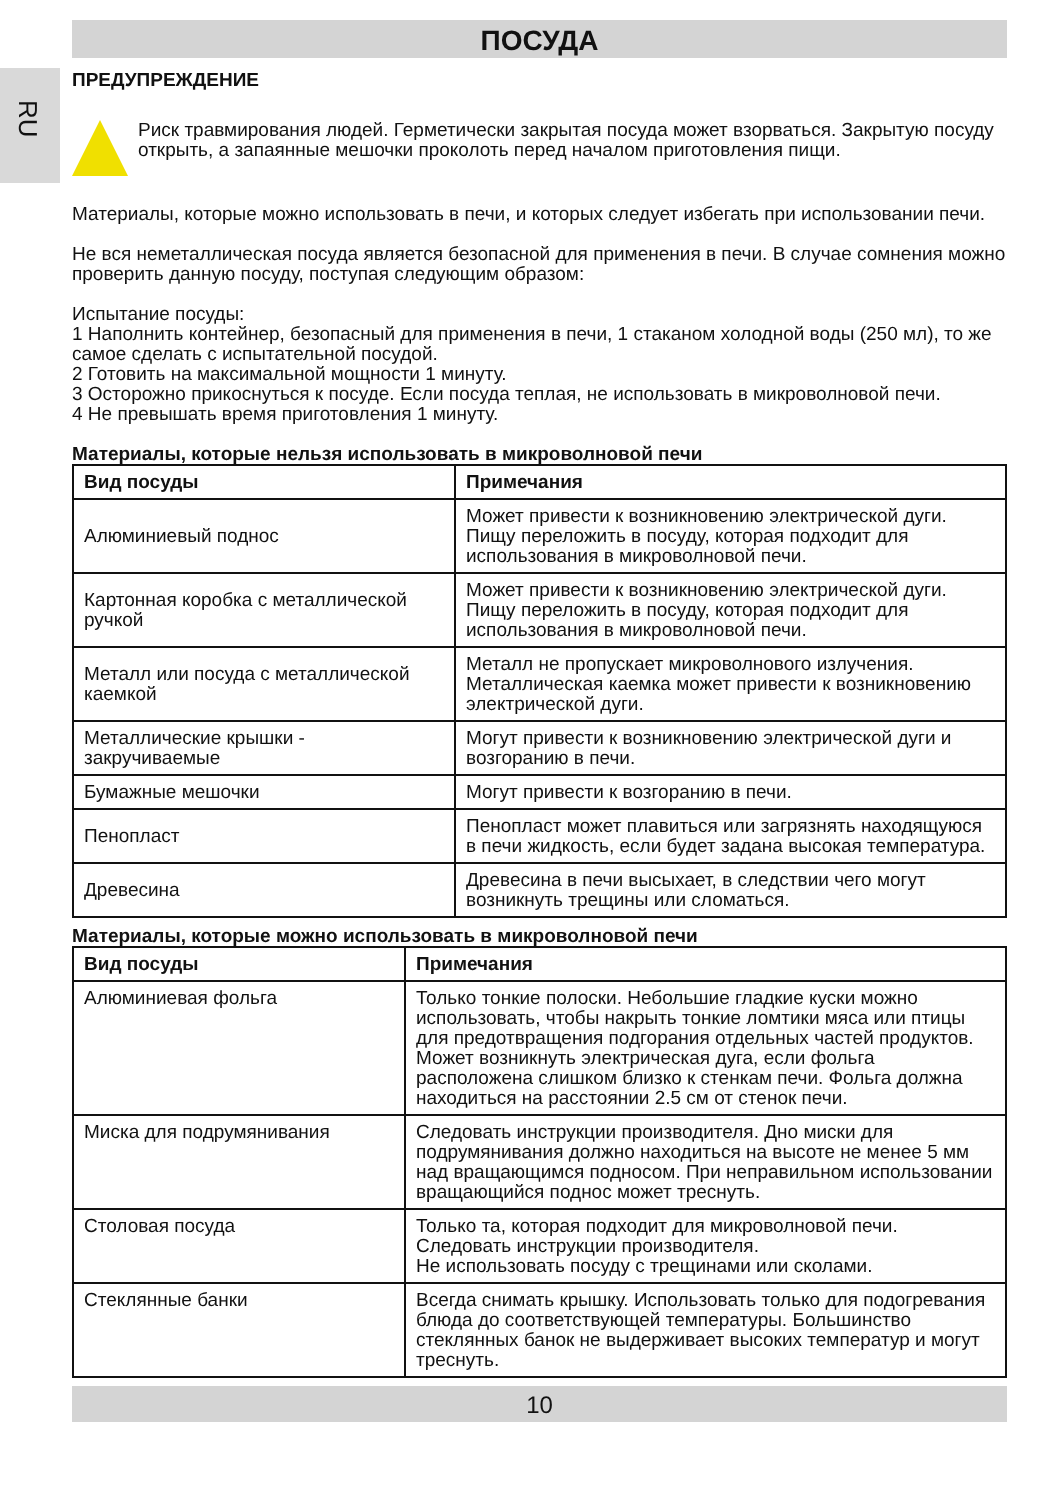RU
ПОСУДА
ПРЕДУПРЕЖДЕНИЕ
Риск травмирования людей. Герметически закрытая посуда может взорваться. Закрытую посуду открыть, а запаянные мешочки проколоть перед началом приготовления пищи.
Материалы, которые можно использовать в печи, и которых следует избегать при использовании печи.
Не вся неметаллическая посуда является безопасной для применения в печи. В случае сомнения можно проверить данную посуду, поступая следующим образом:
Испытание посуды:
1 Наполнить контейнер, безопасный для применения в печи, 1 стаканом холодной воды (250 мл), то же самое сделать с испытательной посудой.
2 Готовить на максимальной мощности 1 минуту.
3 Осторожно прикоснуться к посуде. Если посуда теплая, не использовать в микроволновой печи.
4 Не превышать время приготовления 1 минуту.
Материалы, которые нельзя использовать в микроволновой печи
| Вид посуды | Примечания |
| --- | --- |
| Алюминиевый поднос | Может привести к возникновению электрической дуги. Пищу переложить в посуду, которая подходит для использования в микроволновой печи. |
| Картонная коробка с металлической ручкой | Может привести к возникновению электрической дуги. Пищу переложить в посуду, которая подходит для использования в микроволновой печи. |
| Металл или посуда с металлической каемкой | Металл не пропускает микроволнового излучения. Металлическая каемка может привести к возникновению электрической дуги. |
| Металлические крышки - закручиваемые | Могут привести к возникновению электрической дуги и возгоранию в печи. |
| Бумажные мешочки | Могут привести к возгоранию в печи. |
| Пенопласт | Пенопласт может плавиться или загрязнять находящуюся в печи жидкость, если будет задана высокая температура. |
| Древесина | Древесина в печи высыхает, в следствии чего могут возникнуть трещины или сломаться. |
Материалы, которые можно использовать в микроволновой печи
| Вид посуды | Примечания |
| --- | --- |
| Алюминиевая фольга | Только тонкие полоски. Небольшие гладкие куски можно использовать, чтобы накрыть тонкие ломтики мяса или птицы для предотвращения подгорания отдельных частей продуктов. Может возникнуть электрическая дуга, если фольга расположена слишком близко к стенкам печи. Фольга должна находиться на расстоянии 2.5 см от стенок печи. |
| Миска для подрумянивания | Следовать инструкции производителя. Дно миски для подрумянивания должно находиться на высоте не менее 5 мм над вращающимся подносом. При неправильном использовании вращающийся поднос может треснуть. |
| Столовая посуда | Только та, которая подходит для микроволновой печи. Следовать инструкции производителя. Не использовать посуду с трещинами или сколами. |
| Стеклянные банки | Всегда снимать крышку. Использовать только для подогревания блюда до соответствующей температуры. Большинство стеклянных банок не выдерживает высоких температур и могут треснуть. |
10